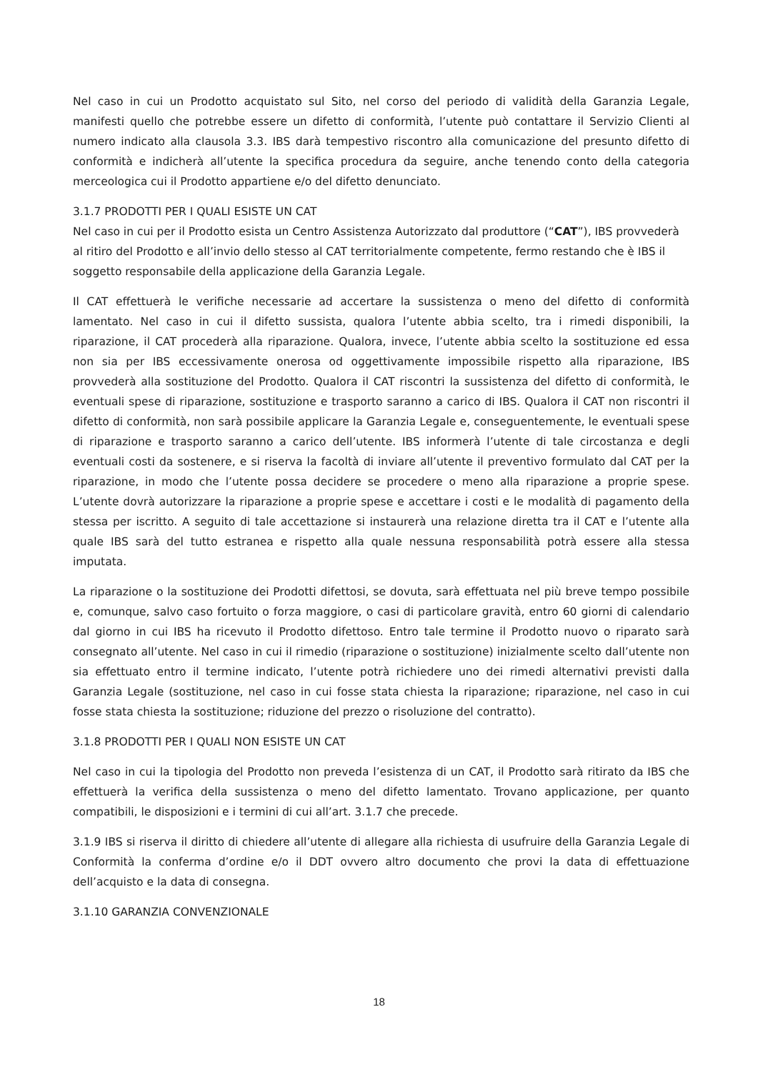Nel caso in cui un Prodotto acquistato sul Sito, nel corso del periodo di validità della Garanzia Legale, manifesti quello che potrebbe essere un difetto di conformità, l’utente può contattare il Servizio Clienti al numero indicato alla clausola 3.3. IBS darà tempestivo riscontro alla comunicazione del presunto difetto di conformità e indicherà all’utente la specifica procedura da seguire, anche tenendo conto della categoria merceologica cui il Prodotto appartiene e/o del difetto denunciato.
3.1.7 PRODOTTI PER I QUALI ESISTE UN CAT
Nel caso in cui per il Prodotto esista un Centro Assistenza Autorizzato dal produttore (“CAT”), IBS provvederà al ritiro del Prodotto e all’invio dello stesso al CAT territorialmente competente, fermo restando che è IBS il soggetto responsabile della applicazione della Garanzia Legale.
Il CAT effettuerà le verifiche necessarie ad accertare la sussistenza o meno del difetto di conformità lamentato. Nel caso in cui il difetto sussista, qualora l’utente abbia scelto, tra i rimedi disponibili, la riparazione, il CAT procederà alla riparazione. Qualora, invece, l’utente abbia scelto la sostituzione ed essa non sia per IBS eccessivamente onerosa od oggettivamente impossibile rispetto alla riparazione, IBS provvederà alla sostituzione del Prodotto. Qualora il CAT riscontri la sussistenza del difetto di conformità, le eventuali spese di riparazione, sostituzione e trasporto saranno a carico di IBS. Qualora il CAT non riscontri il difetto di conformità, non sarà possibile applicare la Garanzia Legale e, conseguentemente, le eventuali spese di riparazione e trasporto saranno a carico dell’utente. IBS informerà l’utente di tale circostanza e degli eventuali costi da sostenere, e si riserva la facoltà di inviare all’utente il preventivo formulato dal CAT per la riparazione, in modo che l’utente possa decidere se procedere o meno alla riparazione a proprie spese. L’utente dovrà autorizzare la riparazione a proprie spese e accettare i costi e le modalità di pagamento della stessa per iscritto. A seguito di tale accettazione si instaurerà una relazione diretta tra il CAT e l’utente alla quale IBS sarà del tutto estranea e rispetto alla quale nessuna responsabilità potrà essere alla stessa imputata.
La riparazione o la sostituzione dei Prodotti difettosi, se dovuta, sarà effettuata nel più breve tempo possibile e, comunque, salvo caso fortuito o forza maggiore, o casi di particolare gravità, entro 60 giorni di calendario dal giorno in cui IBS ha ricevuto il Prodotto difettoso. Entro tale termine il Prodotto nuovo o riparato sarà consegnato all’utente. Nel caso in cui il rimedio (riparazione o sostituzione) inizialmente scelto dall’utente non sia effettuato entro il termine indicato, l’utente potrà richiedere uno dei rimedi alternativi previsti dalla Garanzia Legale (sostituzione, nel caso in cui fosse stata chiesta la riparazione; riparazione, nel caso in cui fosse stata chiesta la sostituzione; riduzione del prezzo o risoluzione del contratto).
3.1.8 PRODOTTI PER I QUALI NON ESISTE UN CAT
Nel caso in cui la tipologia del Prodotto non preveda l’esistenza di un CAT, il Prodotto sarà ritirato da IBS che effettuerà la verifica della sussistenza o meno del difetto lamentato. Trovano applicazione, per quanto compatibili, le disposizioni e i termini di cui all’art. 3.1.7 che precede.
3.1.9 IBS si riserva il diritto di chiedere all’utente di allegare alla richiesta di usufruire della Garanzia Legale di Conformità la conferma d’ordine e/o il DDT ovvero altro documento che provi la data di effettuazione dell’acquisto e la data di consegna.
3.1.10 GARANZIA CONVENZIONALE
18